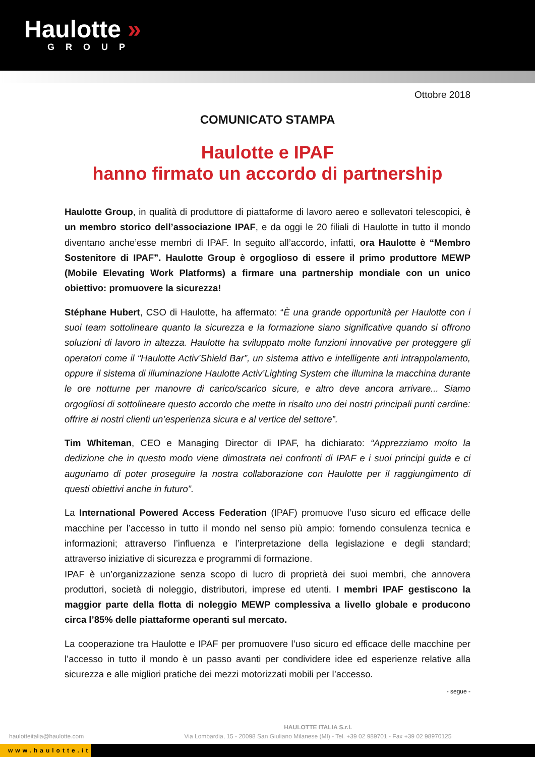Haulotte »
GROUP
Ottobre 2018
COMUNICATO STAMPA
Haulotte e IPAF
hanno firmato un accordo di partnership
Haulotte Group, in qualità di produttore di piattaforme di lavoro aereo e sollevatori telescopici, è un membro storico dell’associazione IPAF, e da oggi le 20 filiali di Haulotte in tutto il mondo diventano anche’esse membri di IPAF. In seguito all’accordo, infatti, ora Haulotte è “Membro Sostenitore di IPAF”. Haulotte Group è orgoglioso di essere il primo produttore MEWP (Mobile Elevating Work Platforms) a firmare una partnership mondiale con un unico obiettivo: promuovere la sicurezza!
Stéphane Hubert, CSO di Haulotte, ha affermato: “È una grande opportunità per Haulotte con i suoi team sottolineare quanto la sicurezza e la formazione siano significative quando si offrono soluzioni di lavoro in altezza. Haulotte ha sviluppato molte funzioni innovative per proteggere gli operatori come il “Haulotte Activ’Shield Bar”, un sistema attivo e intelligente anti intrappolamento, oppure il sistema di illuminazione Haulotte Activ’Lighting System che illumina la macchina durante le ore notturne per manovre di carico/scarico sicure, e altro deve ancora arrivare... Siamo orgogliosi di sottolineare questo accordo che mette in risalto uno dei nostri principali punti cardine: offrire ai nostri clienti un’esperienza sicura e al vertice del settore”.
Tim Whiteman, CEO e Managing Director di IPAF, ha dichiarato: “Apprezziamo molto la dedizione che in questo modo viene dimostrata nei confronti di IPAF e i suoi principi guida e ci auguriamo di poter proseguire la nostra collaborazione con Haulotte per il raggiungimento di questi obiettivi anche in futuro”.
La International Powered Access Federation (IPAF) promuove l’uso sicuro ed efficace delle macchine per l’accesso in tutto il mondo nel senso più ampio: fornendo consulenza tecnica e informazioni; attraverso l’influenza e l’interpretazione della legislazione e degli standard; attraverso iniziative di sicurezza e programmi di formazione.
IPAF è un’organizzazione senza scopo di lucro di proprietà dei suoi membri, che annovera produttori, società di noleggio, distributori, imprese ed utenti. I membri IPAF gestiscono la maggior parte della flotta di noleggio MEWP complessiva a livello globale e producono circa l’85% delle piattaforme operanti sul mercato.
La cooperazione tra Haulotte e IPAF per promuovere l’uso sicuro ed efficace delle macchine per l’accesso in tutto il mondo è un passo avanti per condividere idee ed esperienze relative alla sicurezza e alle migliori pratiche dei mezzi motorizzati mobili per l’accesso.
- segue -
haulotteitalia@haulotte.com
HAULOTTE ITALIA S.r.l.
Via Lombardia, 15 - 20098 San Giuliano Milanese (MI) - Tel. +39 02 989701 - Fax +39 02 98970125
www.haulotte.it